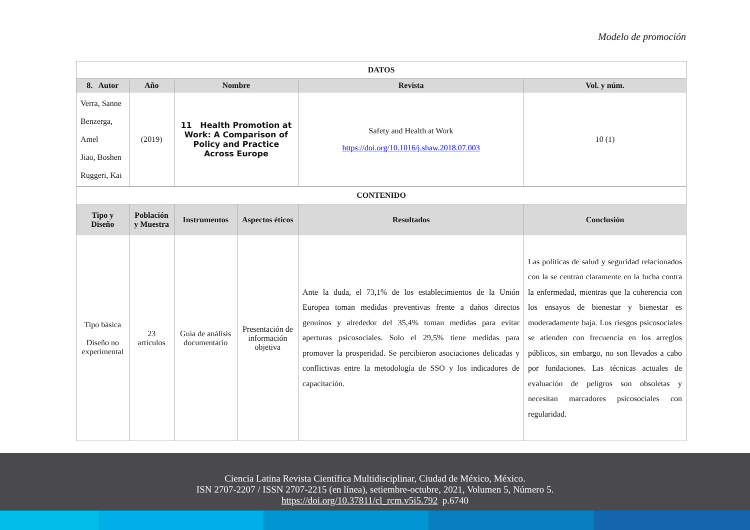Modelo de promoción
| DATOS | | | | | |
| --- | --- | --- | --- | --- | --- |
| 8. Autor | Año | Nombre | | Revista | Vol. y núm. |
| Verra, Sanne Benzerga, Amel Jiao, Boshen Ruggeri, Kai | (2019) | 11 Health Promotion at Work: A Comparison of Policy and Practice Across Europe | | Safety and Health at Work https://doi.org/10.1016/j.shaw.2018.07.003 | 10 (1) |
| CONTENIDO | | | | | |
| Tipo y Diseño | Población y Muestra | Instrumentos | Aspectos éticos | Resultados | Conclusión |
| Tipo básica Diseño no experimental | 23 artículos | Guía de análisis documentario | Presentación de información objetiva | Ante la duda, el 73,1% de los establecimientos de la Unión Europea toman medidas preventivas frente a daños directos genuinos y alrededor del 35,4% toman medidas para evitar aperturas psicosociales. Solo el 29,5% tiene medidas para promover la prosperidad. Se percibieron asociaciones delicadas y conflictivas entre la metodología de SSO y los indicadores de capacitación. | Las políticas de salud y seguridad relacionados con la se centran claramente en la lucha contra la enfermedad, mientras que la coherencia con los ensayos de bienestar y bienestar es moderadamente baja. Los riesgos psicosociales se atienden con frecuencia en los arreglos públicos, sin embargo, no son llevados a cabo por fundaciones. Las técnicas actuales de evaluación de peligros son obsoletas y necesitan marcadores psicosociales con regularidad. |
Ciencia Latina Revista Científica Multidisciplinar, Ciudad de México, México.
ISN 2707-2207 / ISSN 2707-2215 (en línea), setiembre-octubre, 2021, Volumen 5, Número 5.
https://doi.org/10.37811/cl_rcm.v5i5.792 p.6740